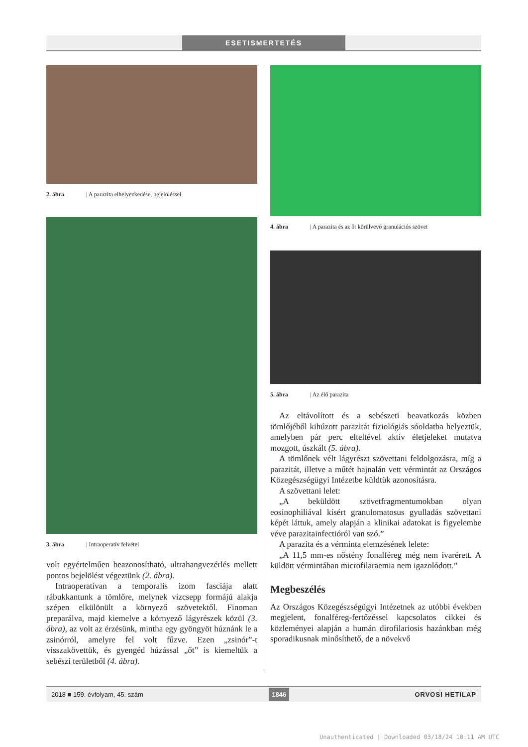ESETISMERTETÉS
2. ábra | A parazita elhelyezkedése, bejelöléssel
3. ábra | Intraoperatív felvétel
volt egyértelműen beazonosítható, ultrahangvezérlés mellett pontos bejelölést végeztünk (2. ábra).
Intraoperatívan a temporalis izom fasciája alatt rábukkantunk a tömlőre, melynek vízcsepp formájú alakja szépen elkülönült a környező szövetektől. Finoman preparálva, majd kiemelve a környező lágyrészek közül (3. ábra), az volt az érzésünk, mintha egy gyöngyöt húznánk le a zsinórról, amelyre fel volt fűzve. Ezen „zsinór”-t visszakövettük, és gyengéd húzással „őt” is kiemeltük a sebészi területből (4. ábra).
4. ábra | A parazita és az őt körülvevő granulációs szövet
5. ábra | Az élő parazita
Az eltávolított és a sebészeti beavatkozás közben tömlőjéből kihúzott parazitát fiziológiás sóoldatba helyeztük, amelyben pár perc elteltével aktív életjeleket mutatva mozgott, úszkált (5. ábra).
A tömlőnek vélt lágyrészt szövettani feldolgozásra, míg a parazitát, illetve a műtét hajnalán vett vérmintát az Országos Közegészségügyi Intézetbe küldtük azonosításra.
A szövettani lelet:
„A beküldött szövetfragmentumokban olyan eosinophiliával kísért granulomatosus gyulladás szövettani képét láttuk, amely alapján a klinikai adatokat is figyelembe véve parazitainfectióról van szó.”
A parazita és a vérminta elemzésének lelete:
„A 11,5 mm-es nőstény fonalféreg még nem ivarérett. A küldött vérmintában microfilaraemia nem igazolódott.”
Megbeszélés
Az Országos Közegészségügyi Intézetnek az utóbbi években megjelent, fonalféreg-fertőzéssel kapcsolatos cikkei és közleményei alapján a humán dirofilariosis hazánkban még sporadikusnak minősíthető, de a növekvő
2018 ■ 159. évfolyam, 45. szám 1846 ORVOSI HETILAP
Unauthenticated | Downloaded 03/18/24 10:11 AM UTC